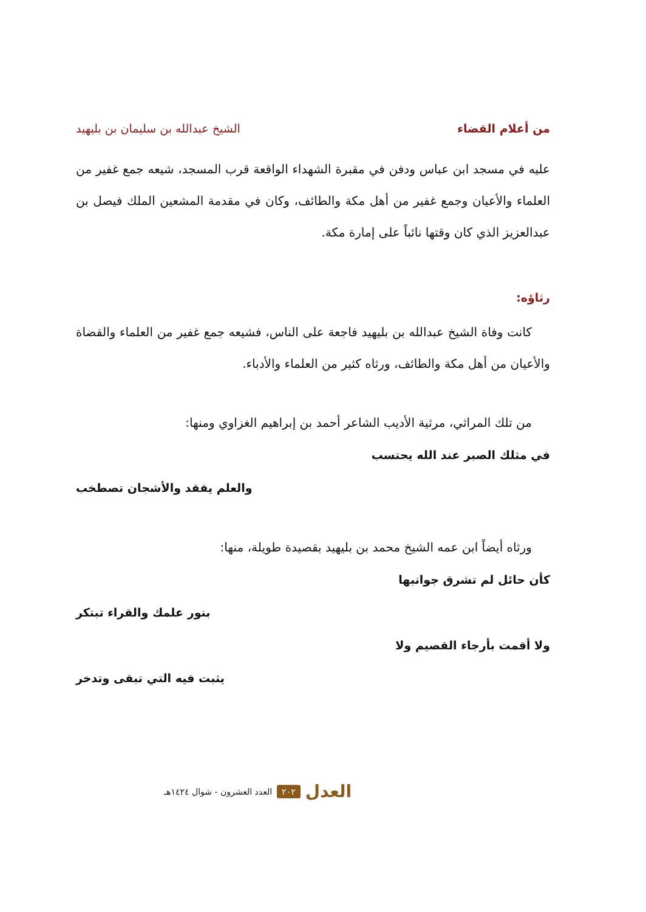من أعلام القضاء الشيخ عبدالله بن سليمان بن بليهيد
عليه في مسجد ابن عباس ودفن في مقبرة الشهداء الواقعة قرب المسجد، شيعه جمع غفير من العلماء والأعيان وجمع غفير من أهل مكة والطائف، وكان في مقدمة المشعين الملك فيصل بن عبدالعزيز الذي كان وقتها نائباً على إمارة مكة.
رثاؤه:
كانت وفاة الشيخ عبدالله بن بليهيد فاجعة على الناس، فشيعه جمع غفير من العلماء والقضاة والأعيان من أهل مكة والطائف، ورثاه كثير من العلماء والأدباء.
من تلك المراثي، مرثية الأديب الشاعر أحمد بن إبراهيم الغزاوي ومنها:
في مثلك الصبر عند الله يحتسب
والعلم يفقد والأشجان تصطخب
ورثاه أيضاً ابن عمه الشيخ محمد بن بليهيد بقصيدة طويلة، منها:
كأن حائل لم تشرق جوانبها
بنور علمك والقراء تبتكر
ولا أقمت بأرجاء القصيم ولا
يثبت فيه التي تبقى وتدخر
العدل ٢٠٢ العدد العشرون - شوال ١٤٢٤هـ